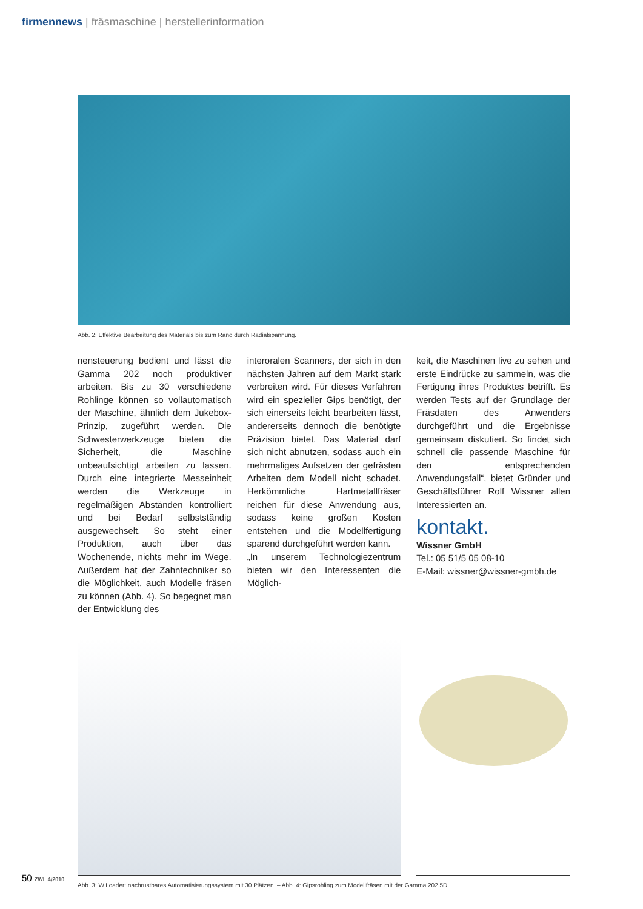firmennews | fräsmaschine | herstellerinformation
Abb. 2: Effektive Bearbeitung des Materials bis zum Rand durch Radialspannung.
nensteuerung bedient und lässt die Gamma 202 noch produktiver arbeiten. Bis zu 30 verschiedene Rohlinge können so vollautomatisch der Maschine, ähnlich dem Jukebox-Prinzip, zugeführt werden. Die Schwesterwerkzeuge bieten die Sicherheit, die Maschine unbeaufsichtigt arbeiten zu lassen. Durch eine integrierte Messeinheit werden die Werkzeuge in regelmäßigen Abständen kontrolliert und bei Bedarf selbstständig ausgewechselt. So steht einer Produktion, auch über das Wochenende, nichts mehr im Wege. Außerdem hat der Zahntechniker so die Möglichkeit, auch Modelle fräsen zu können (Abb. 4). So begegnet man der Entwicklung des
interoralen Scanners, der sich in den nächsten Jahren auf dem Markt stark verbreiten wird. Für dieses Verfahren wird ein spezieller Gips benötigt, der sich einerseits leicht bearbeiten lässt, andererseits dennoch die benötigte Präzision bietet. Das Material darf sich nicht abnutzen, sodass auch ein mehrmaliges Aufsetzen der gefrästen Arbeiten dem Modell nicht schadet. Herkömmliche Hartmetallfräser reichen für diese Anwendung aus, sodass keine großen Kosten entstehen und die Modellfertigung sparend durchgeführt werden kann.
„In unserem Technologiezentrum bieten wir den Interessenten die Möglich-
keit, die Maschinen live zu sehen und erste Eindrücke zu sammeln, was die Fertigung ihres Produktes betrifft. Es werden Tests auf der Grundlage der Fräsdaten des Anwenders durchgeführt und die Ergebnisse gemeinsam diskutiert. So findet sich schnell die passende Maschine für den entsprechenden Anwendungsfall“, bietet Gründer und Geschäftsführer Rolf Wissner allen Interessierten an.
kontakt.
Wissner GmbH
Tel.: 05 51/5 05 08-10
E-Mail: wissner@wissner-gmbh.de
Abb. 3: W.Loader: nachrüstbares Automatisierungssystem mit 30 Plätzen. – Abb. 4: Gipsrohling zum Modellfräsen mit der Gamma 202 5D.
50 ZWL 4/2010